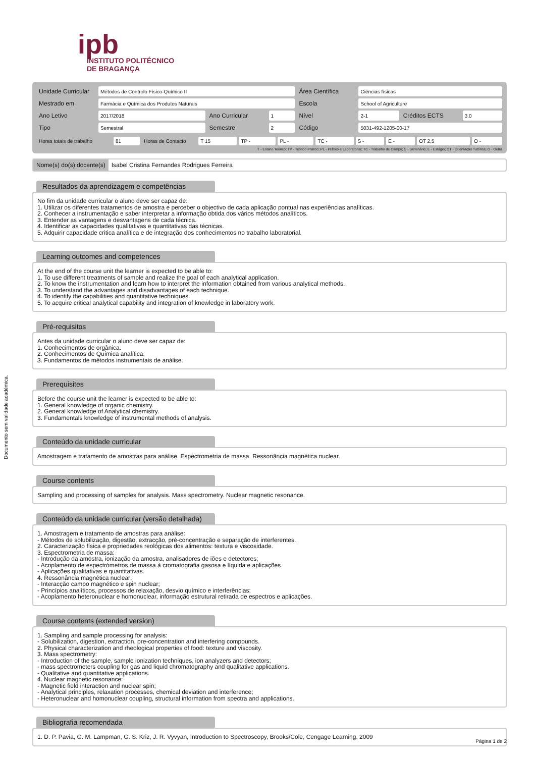Documento sem validade académica.
ipb
INSTITUTO POLITÉCNICO
DE BRAGANÇA
| Unidade Curricular | Métodos de Controlo Físico-Químico II | | | Área Científica | Ciências físicas | | |
| Mestrado em | Farmácia e Química dos Produtos Naturais | | | Escola | School of Agriculture | | |
| Ano Letivo | 2017/2018 | Ano Curricular | 1 | Nível | 2-1 | Créditos ECTS | 3.0 |
| Tipo | Semestral | Semestre | 2 | Código | 5031-492-1205-00-17 | | |
| Horas totais de trabalho | 81 | Horas de Contacto | T 15 | TP - | PL - | TC - | S - | E - | OT 2,5 | O - |
T - Ensino Teórico; TP - Teórico Prático; PL - Prático e Laboratorial; TC - Trabalho de Campo; S - Seminário; E - Estágio; OT - Orientação Tutórica; O - Outra
Nome(s) do(s) docente(s) Isabel Cristina Fernandes Rodrigues Ferreira
Resultados da aprendizagem e competências
No fim da unidade curricular o aluno deve ser capaz de: 1. Utilizar os diferentes tratamentos de amostra e perceber o objectivo de cada aplicação pontual nas experiências analíticas. 2. Conhecer a instrumentação e saber interpretar a informação obtida dos vários métodos analíticos. 3. Entender as vantagens e desvantagens de cada técnica. 4. Identificar as capacidades qualitativas e quantitativas das técnicas. 5. Adquirir capacidade critica analítica e de integração dos conhecimentos no trabalho laboratorial.
Learning outcomes and competences
At the end of the course unit the learner is expected to be able to: 1. To use different treatments of sample and realize the goal of each analytical application. 2. To know the instrumentation and learn how to interpret the information obtained from various analytical methods. 3. To understand the advantages and disadvantages of each technique. 4. To identify the capabilities and quantitative techniques. 5. To acquire critical analytical capability and integration of knowledge in laboratory work.
Pré-requisitos
Antes da unidade curricular o aluno deve ser capaz de: 1. Conhecimentos de orgânica. 2. Conhecimentos de Química analítica. 3. Fundamentos de métodos instrumentais de análise.
Prerequisites
Before the course unit the learner is expected to be able to: 1. General knowledge of organic chemistry. 2. General knowledge of Analytical chemistry. 3. Fundamentals knowledge of instrumental methods of analysis.
Conteúdo da unidade curricular
Amostragem e tratamento de amostras para análise. Espectrometria de massa. Ressonância magnética nuclear.
Course contents
Sampling and processing of samples for analysis. Mass spectrometry. Nuclear magnetic resonance.
Conteúdo da unidade curricular (versão detalhada)
1. Amostragem e tratamento de amostras para análise: - Métodos de solubilização, digestão, extracção, pré-concentração e separação de interferentes. 2. Caracterização física e propriedades reológicas dos alimentos: textura e viscosidade. 3. Espectrometria de massa: - Introdução da amostra, ionização da amostra, analisadores de iões e detectores; - Acoplamento de espectrómetros de massa à cromatografia gasosa e líquida e aplicações. - Aplicações qualitativas e quantitativas. 4. Ressonância magnética nuclear: - Interacção campo magnético e spin nuclear; - Princípios analíticos, processos de relaxação, desvio químico e interferências; - Acoplamento heteronuclear e homonuclear, informação estrutural retirada de espectros e aplicações.
Course contents (extended version)
1. Sampling and sample processing for analysis: - Solubilization, digestion, extraction, pre-concentration and interfering compounds. 2. Physical characterization and rheological properties of food: texture and viscosity. 3. Mass spectrometry: - Introduction of the sample, sample ionization techniques, ion analyzers and detectors; - mass spectrometers coupling for gas and liquid chromatography and qualitative applications. - Qualitative and quantitative applications. 4. Nuclear magnetic resonance: - Magnetic field interaction and nuclear spin; - Analytical principles, relaxation processes, chemical deviation and interference; - Heteronuclear and homonuclear coupling, structural information from spectra and applications.
Bibliografia recomendada
1. D. P. Pavia, G. M. Lampman, G. S. Kriz, J. R. Vyvyan, Introduction to Spectroscopy, Brooks/Cole, Cengage Learning, 2009
Página 1 de 2